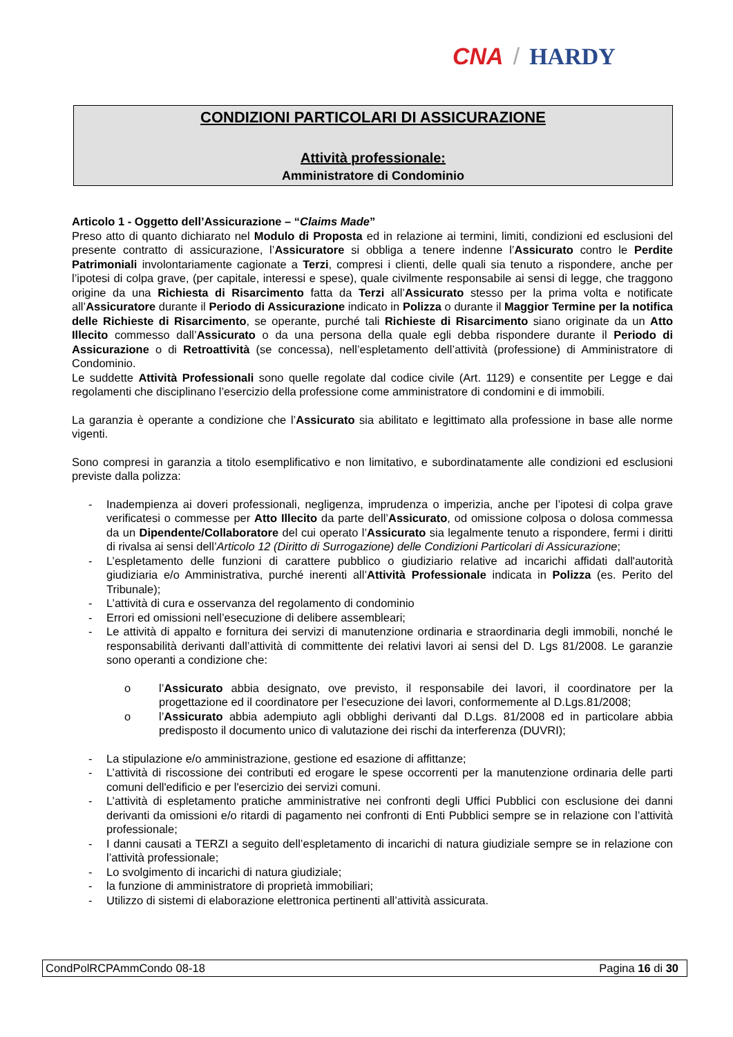CNA / HARDY
CONDIZIONI PARTICOLARI DI ASSICURAZIONE
Attività professionale:
Amministratore di Condominio
Articolo 1 - Oggetto dell’Assicurazione – “Claims Made”
Preso atto di quanto dichiarato nel Modulo di Proposta ed in relazione ai termini, limiti, condizioni ed esclusioni del presente contratto di assicurazione, l’Assicuratore si obbliga a tenere indenne l’Assicurato contro le Perdite Patrimoniali involontariamente cagionate a Terzi, compresi i clienti, delle quali sia tenuto a rispondere, anche per l’ipotesi di colpa grave, (per capitale, interessi e spese), quale civilmente responsabile ai sensi di legge, che traggono origine da una Richiesta di Risarcimento fatta da Terzi all’Assicurato stesso per la prima volta e notificate all’Assicuratore durante il Periodo di Assicurazione indicato in Polizza o durante il Maggior Termine per la notifica delle Richieste di Risarcimento, se operante, purché tali Richieste di Risarcimento siano originate da un Atto Illecito commesso dall’Assicurato o da una persona della quale egli debba rispondere durante il Periodo di Assicurazione o di Retroattività (se concessa), nell’espletamento dell’attività (professione) di Amministratore di Condominio.
Le suddette Attività Professionali sono quelle regolate dal codice civile (Art. 1129) e consentite per Legge e dai regolamenti che disciplinano l’esercizio della professione come amministratore di condomini e di immobili.
La garanzia è operante a condizione che l’Assicurato sia abilitato e legittimato alla professione in base alle norme vigenti.
Sono compresi in garanzia a titolo esemplificativo e non limitativo, e subordinatamente alle condizioni ed esclusioni previste dalla polizza:
- Inadempienza ai doveri professionali, negligenza, imprudenza o imperizia, anche per l’ipotesi di colpa grave verificatesi o commesse per Atto Illecito da parte dell’Assicurato, od omissione colposa o dolosa commessa da un Dipendente/Collaboratore del cui operato l’Assicurato sia legalmente tenuto a rispondere, fermi i diritti di rivalsa ai sensi dell’Articolo 12 (Diritto di Surrogazione) delle Condizioni Particolari di Assicurazione;
- L’espletamento delle funzioni di carattere pubblico o giudiziario relative ad incarichi affidati dall'autorità giudiziaria e/o Amministrativa, purché inerenti all’Attività Professionale indicata in Polizza (es. Perito del Tribunale);
- L’attività di cura e osservanza del regolamento di condominio
- Errori ed omissioni nell’esecuzione di delibere assembleari;
- Le attività di appalto e fornitura dei servizi di manutenzione ordinaria e straordinaria degli immobili, nonché le responsabilità derivanti dall’attività di committente dei relativi lavori ai sensi del D. Lgs 81/2008. Le garanzie sono operanti a condizione che:
o l’Assicurato abbia designato, ove previsto, il responsabile dei lavori, il coordinatore per la progettazione ed il coordinatore per l’esecuzione dei lavori, conformemente al D.Lgs.81/2008;
o l’Assicurato abbia adempiuto agli obblighi derivanti dal D.Lgs. 81/2008 ed in particolare abbia predisposto il documento unico di valutazione dei rischi da interferenza (DUVRI);
- La stipulazione e/o amministrazione, gestione ed esazione di affittanze;
- L’attività di riscossione dei contributi ed erogare le spese occorrenti per la manutenzione ordinaria delle parti comuni dell'edificio e per l'esercizio dei servizi comuni.
- L’attività di espletamento pratiche amministrative nei confronti degli Uffici Pubblici con esclusione dei danni derivanti da omissioni e/o ritardi di pagamento nei confronti di Enti Pubblici sempre se in relazione con l’attività professionale;
- I danni causati a TERZI a seguito dell’espletamento di incarichi di natura giudiziale sempre se in relazione con l’attività professionale;
- Lo svolgimento di incarichi di natura giudiziale;
- la funzione di amministratore di proprietà immobiliari;
- Utilizzo di sistemi di elaborazione elettronica pertinenti all’attività assicurata.
CondPolRCPAmmCondo 08-18 Pagina 16 di 30